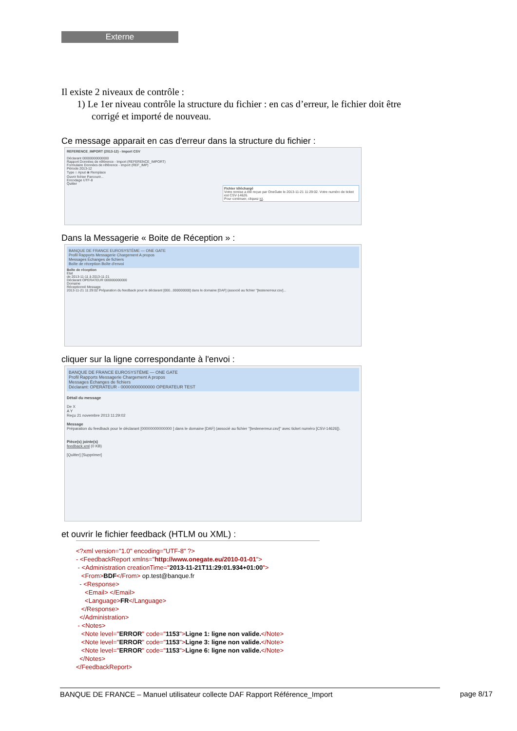Externe
Il existe 2 niveaux de contrôle :
1) Le 1er niveau contrôle la structure du fichier : en cas d’erreur, le fichier doit être
corrigé et importé de nouveau.
Ce message apparait en cas d'erreur dans la structure du fichier :
REFERENCE_IMPORT (2013-12) - Import CSV
Déclarant 00000000000000
Rapport Données de référence - Import (REFERENCE_IMPORT)
Formulaire Données de référence - Import (REF_IMP)
Période 2013-12
Type ○ Ajout ⦿ Remplace
Ouvrir fichier Parcourir...
Encodage UTF-8
Quitter
Fichier téléchargé
Votre remise a été reçue par OneGate le 2013-11-21 11:29:02. Votre numéro de ticket est CSV-14626.
Pour continuer, cliquez ici.
Dans la Messagerie « Boite de Réception » :
BANQUE DE FRANCE EUROSYSTÈME — ONE GATE
Profil Rapports Messagerie Chargement A propos
Messages Échanges de fichiers
Boîte de réception Boîte d'envoi
Boîte de réception
Etat
de 2013-11-11 à 2013-11-21
Déclarant OPERATEUR 000000000000
Domaine
Réceptionné Message
2013-11-21 11:29:02 Préparation du feedback pour le déclarant [000...000000000] dans le domaine [DAF] (associé au fichier "[testenerreur.csv]...
cliquer sur la ligne correspondante à l'envoi :
BANQUE DE FRANCE EUROSYSTÈME — ONE GATE
Profil Rapports Messagerie Chargement A propos
Messages Échanges de fichiers
Déclarant: OPERATEUR - 00000000000000 OPERATEUR TEST
Détail du message
De X
A Y
Reçu 21 novembre 2013 11:29:02
Message
Préparation du feedback pour le déclarant [00000000000000 ] dans le domaine [DAF] (associé au fichier "[testenerreur.csv]" avec ticket numéro [CSV-14626]).
Pièce(s) jointe(s)
feedback.xml (0 KB)
[Quitter] [Supprimer]
et ouvrir le fichier feedback (HTLM ou XML) :
<?xml version="1.0" encoding="UTF-8" ?>
- <FeedbackReport xmlns="http://www.onegate.eu/2010-01-01">
- <Administration creationTime="2013-11-21T11:29:01.934+01:00">
<From>BDF</From> op.test@banque.fr
- <Response>
<Email> </Email>
<Language>FR</Language>
</Response>
</Administration>
- <Notes>
<Note level="ERROR" code="1153">Ligne 1: ligne non valide.</Note>
<Note level="ERROR" code="1153">Ligne 3: ligne non valide.</Note>
<Note level="ERROR" code="1153">Ligne 6: ligne non valide.</Note>
</Notes>
</FeedbackReport>
BANQUE DE FRANCE – Manuel utilisateur collecte DAF Rapport Référence_Import page 8/17